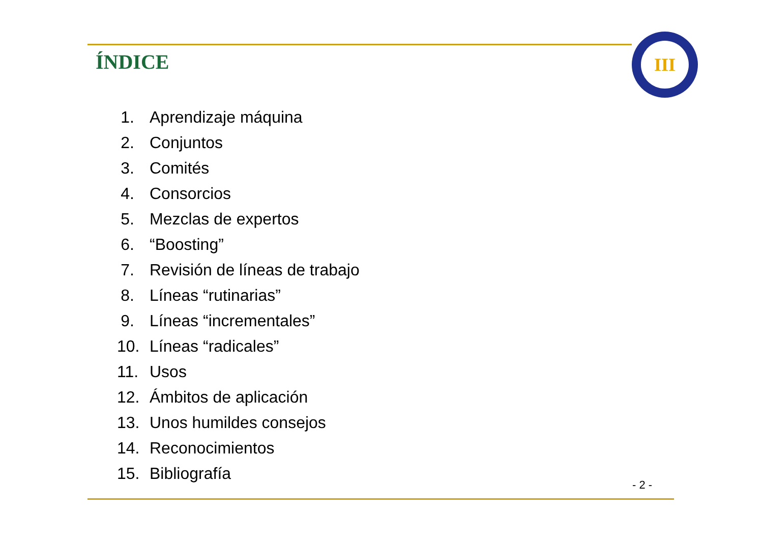ÍNDICE
III
1. Aprendizaje máquina
2. Conjuntos
3. Comités
4. Consorcios
5. Mezclas de expertos
6. “Boosting”
7. Revisión de líneas de trabajo
8. Líneas “rutinarias”
9. Líneas “incrementales”
10. Líneas “radicales”
11. Usos
12. Ámbitos de aplicación
13. Unos humildes consejos
14. Reconocimientos
15. Bibliografía
- 2 -